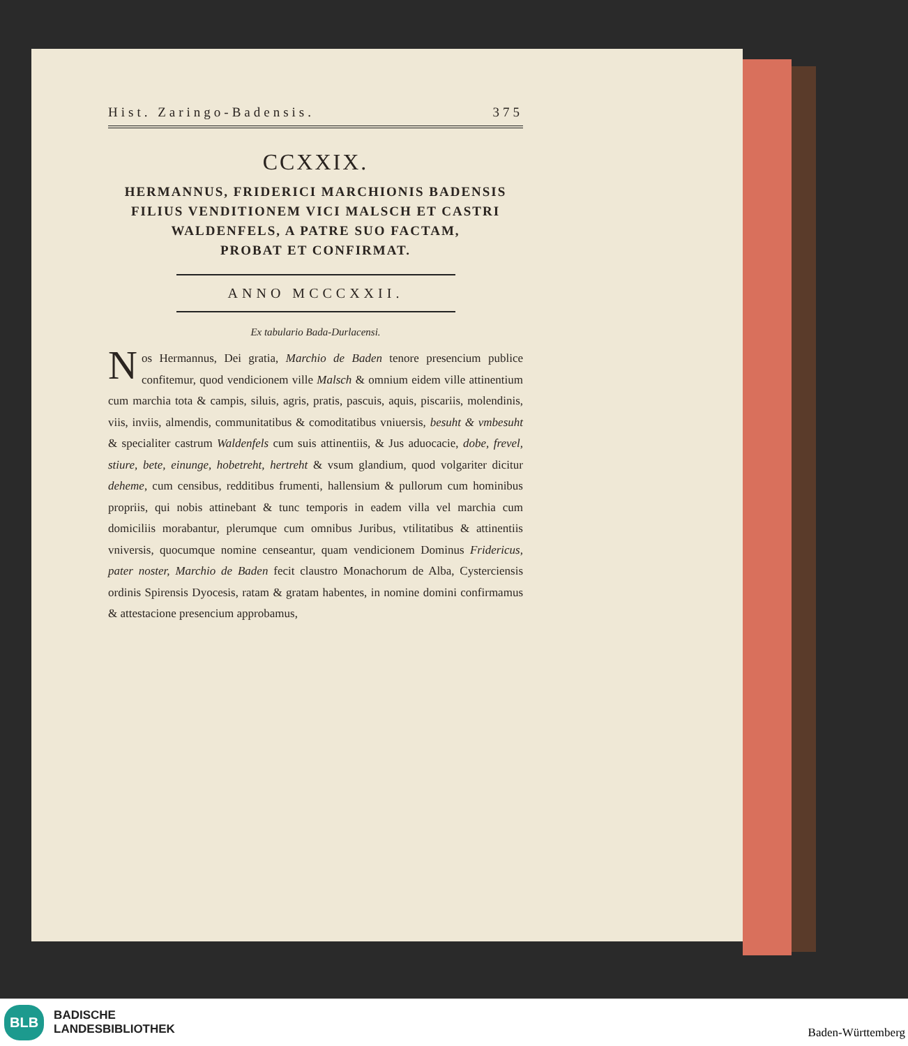Hist. Zaringo-Badensis. 375
CCXXIX.
HERMANNUS, FRIDERICI MARCHIONIS BADENSIS
FILIUS VENDITIONEM VICI MALSCH ET CASTRI
WALDENFELS, A PATRE SUO FACTAM,
PROBAT ET CONFIRMAT.
ANNO MCCCXXII.
Ex tabulario Bada-Durlacensi.
Nos Hermannus, Dei gratia, Marchio de Baden tenore presencium publice confitemur, quod vendicionem ville Malsch & omnium eidem ville attinentium cum marchia tota & campis, siluis, agris, pratis, pascuis, aquis, piscariis, molendinis, viis, inviis, almendis, communitatibus & comoditatibus vniuersis, besuht & vmbesuht & specialiter castrum Waldenfels cum suis attinentiis, & Jus aduocacie, dobe, frevel, stiure, bete, einunge, hobetreht, hertreht & vsum glandium, quod volgariter dicitur deheme, cum censibus, redditibus frumenti, hallensium & pullorum cum hominibus propriis, qui nobis attinebant & tunc temporis in eadem villa vel marchia cum domiciliis morabantur, plerumque cum omnibus Juribus, vtilitatibus & attinentiis vniversis, quocumque nomine censeantur, quam vendicionem Dominus Fridericus, pater noster, Marchio de Baden fecit claustro Monachorum de Alba, Cysterciensis ordinis Spirensis Dyocesis, ratam & gratam habentes, in nomine domini confirmamus & attestacione presencium approbamus,
BLB BADISCHE
LANDESBIBLIOTHEK
Baden-Württemberg